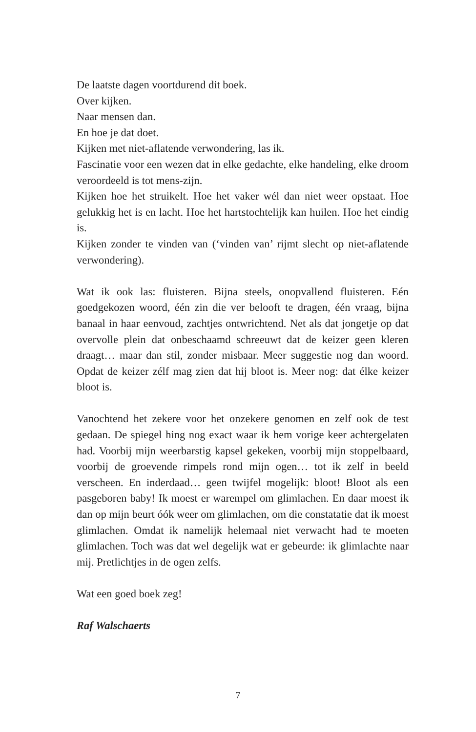De laatste dagen voortdurend dit boek.
Over kijken.
Naar mensen dan.
En hoe je dat doet.
Kijken met niet-aflatende verwondering, las ik.
Fascinatie voor een wezen dat in elke gedachte, elke handeling, elke droom veroordeeld is tot mens-zijn.
Kijken hoe het struikelt. Hoe het vaker wél dan niet weer opstaat. Hoe gelukkig het is en lacht. Hoe het hartstochtelijk kan huilen. Hoe het eindig is.
Kijken zonder te vinden van (‘vinden van’ rijmt slecht op niet-aflatende verwondering).
Wat ik ook las: fluisteren. Bijna steels, onopvallend fluisteren. Eén goedgekozen woord, één zin die ver belooft te dragen, één vraag, bijna banaal in haar eenvoud, zachtjes ontwrichtend. Net als dat jongetje op dat overvolle plein dat onbeschaamd schreeuwt dat de keizer geen kleren draagt… maar dan stil, zonder misbaar. Meer suggestie nog dan woord. Opdat de keizer zélf mag zien dat hij bloot is. Meer nog: dat élke keizer bloot is.
Vanochtend het zekere voor het onzekere genomen en zelf ook de test gedaan. De spiegel hing nog exact waar ik hem vorige keer achtergelaten had. Voorbij mijn weerbarstig kapsel gekeken, voorbij mijn stoppelbaard, voorbij de groevende rimpels rond mijn ogen… tot ik zelf in beeld verscheen. En inderdaad… geen twijfel mogelijk: bloot! Bloot als een pasgeboren baby! Ik moest er warempel om glimlachen. En daar moest ik dan op mijn beurt óók weer om glimlachen, om die constatatie dat ik moest glimlachen. Omdat ik namelijk helemaal niet verwacht had te moeten glimlachen. Toch was dat wel degelijk wat er gebeurde: ik glimlachte naar mij. Pretlichtjes in de ogen zelfs.
Wat een goed boek zeg!
Raf Walschaerts
7